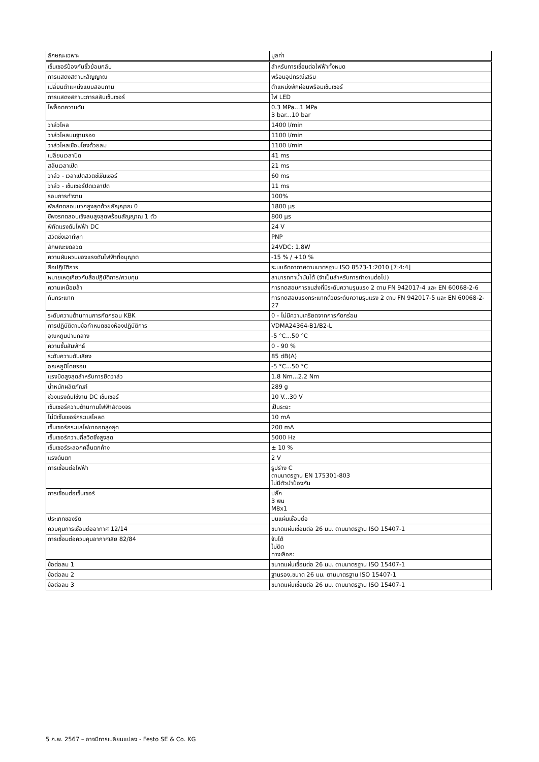| ลักษณะเฉพาะ | มูลค่า |
| --- | --- |
| เซ็นเซอร์ป้องกันขั้วย้อนกลับ | สำหรับการเชื่อมต่อไฟฟ้าทั้งหมด |
| การแสดงสถานะสัญญาณ | พร้อมอุปกรณ์เสริม |
| เปลี่ยนตำแหน่งแบบสอบถาม | ตำแหน่งพักผ่อนพร้อมเซ็นเซอร์ |
| การแสดงสถานะการสลับเซ็นเซอร์ | ไฟ LED |
| ไพล็อตความดัน | 0.3 MPa...1 MPa 3 bar...10 bar |
| วาล์วไหล | 1400 l/min |
| วาล์วไหลบนฐานรอง | 1100 l/min |
| วาล์วไหลเชื่อมโยงด้วยลม | 1100 l/min |
| เปลี่ยนเวลาปิด | 41 ms |
| สลับเวลาเปิด | 21 ms |
| วาล์ว - เวลาเปิดสวิตช์เซ็นเซอร์ | 60 ms |
| วาล์ว - เซ็นเซอร์ปิดเวลาปิด | 11 ms |
| รอบการทำงาน | 100% |
| พัลส์ทดสอบบวกสูงสุดด้วยสัญญาณ 0 | 1800 µs |
| ชีพจรทดสอบเชิงลบสูงสุดพร้อมสัญญาณ 1 ตัว | 800 µs |
| พิกัดแรงดันไฟฟ้า DC | 24 V |
| สวิตชิ่งเอาท์พุท | PNP |
| ลักษณะขดลวด | 24VDC: 1.8W |
| ความผันผวนของแรงดันไฟฟ้าที่อนุญาต | -15 % / +10 % |
| สื่อปฏิบัติการ | ระบบอัดอากาศตามมาตรฐาน ISO 8573-1:2010 [7:4:4] |
| หมายเหตุเกี่ยวกับสื่อปฏิบัติการ/ควบคุม | สามารถทาน้ำมันได้ (จำเป็นสำหรับการทำงานต่อไป) |
| ความเหนื่อยล้า | การทดสอบการขนส่งที่มีระดับความรุนแรง 2 ตาม FN 942017-4 และ EN 60068-2-6 |
| กันกระแทก | การทดสอบแรงกระแทกด้วยระดับความรุนแรง 2 ตาม FN 942017-5 และ EN 60068-2-27 |
| ระดับความต้านทานการกัดกร่อน KBK | 0 - ไม่มีความเครียดจากการกัดกร่อน |
| การปฏิบัติตามข้อกำหนดของห้องปฏิบัติการ | VDMA24364-B1/B2-L |
| อุณหภูมิปานกลาง | -5 °C...50 °C |
| ความชื้นสัมพัทธ์ | 0 - 90 % |
| ระดับความดันเสียง | 85 dB(A) |
| อุณหภูมิโดยรอบ | -5 °C...50 °C |
| แรงบิดสูงสุดสำหรับการยึดวาล์ว | 1.8 Nm...2.2 Nm |
| น้ำหนักผลิตภัณฑ์ | 289 g |
| ช่วงแรงดันใช้งาน DC เซ็นเซอร์ | 10 V...30 V |
| เซ็นเซอร์ความต้านทานไฟฟ้าลัดวงจร | เป็นระยะ |
| ไม่มีเซ็นเซอร์กระแสโหลด | 10 mA |
| เซ็นเซอร์กระแสไฟขาออกสูงสุด | 200 mA |
| เซ็นเซอร์ความถี่สวิตชิ่งสูงสุด | 5000 Hz |
| เซ็นเซอร์ระลอกคลื่นตกค้าง | ± 10 % |
| แรงดันตก | 2 V |
| การเชื่อมต่อไฟฟ้า | รูปร่าง C ตามมาตรฐาน EN 175301-803 ไม่มีตัวนำป้องกัน |
| การเชื่อมต่อเซ็นเซอร์ | ปลั๊ก 3 พิน M8x1 |
| ประเภทของรัด | บนแผ่นเชื่อมต่อ |
| ควบคุมการเชื่อมต่ออากาศ 12/14 | ขนาดแผ่นเชื่อมต่อ 26 มม. ตามมาตรฐาน ISO 15407-1 |
| การเชื่อมต่อควบคุมอากาศเสีย 82/84 | จับได้ ไม่ติด ทางเลือก: |
| ข้อต่อลม 1 | ขนาดแผ่นเชื่อมต่อ 26 มม. ตามมาตรฐาน ISO 15407-1 |
| ข้อต่อลม 2 | ฐานรอง,ขนาด 26 มม. ตามมาตรฐาน ISO 15407-1 |
| ข้อต่อลม 3 | ขนาดแผ่นเชื่อมต่อ 26 มม. ตามมาตรฐาน ISO 15407-1 |
5 ก.พ. 2567 – อาจมีการเปลี่ยนแปลง - Festo SE & Co. KG